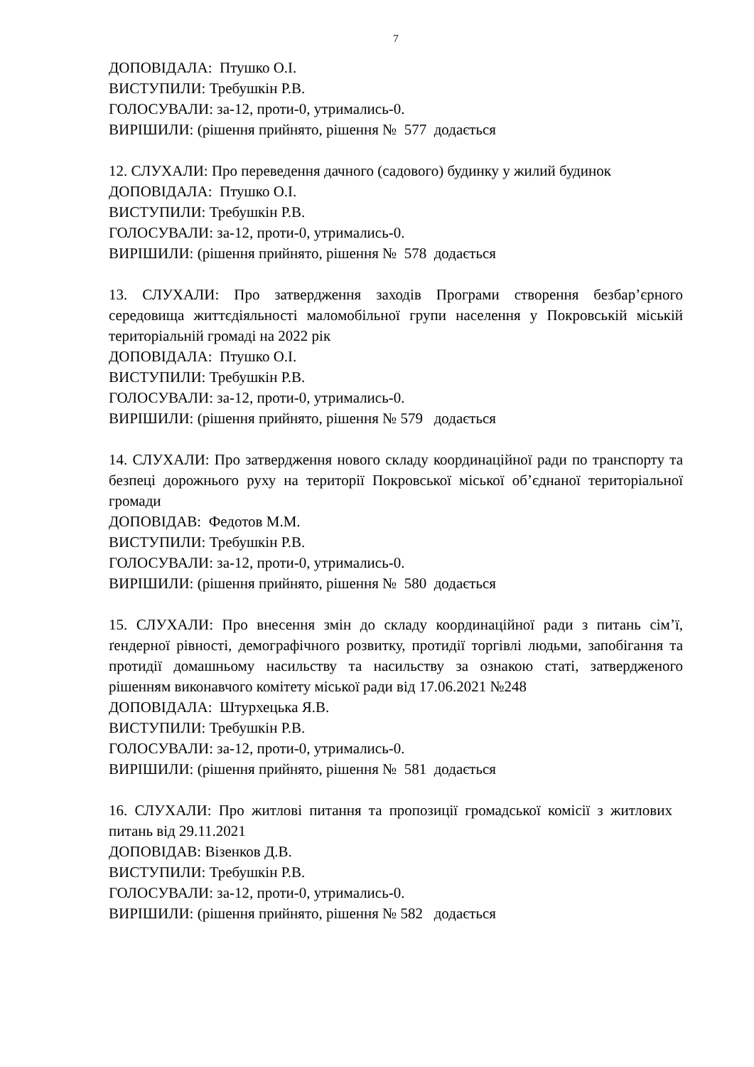7
ДОПОВІДАЛА: Птушко О.І.
ВИСТУПИЛИ: Требушкін Р.В.
ГОЛОСУВАЛИ: за-12, проти-0, утримались-0.
ВИРІШИЛИ: (рішення прийнято, рішення № 577 додається
12. СЛУХАЛИ: Про переведення дачного (садового) будинку у жилий будинок
ДОПОВІДАЛА: Птушко О.І.
ВИСТУПИЛИ: Требушкін Р.В.
ГОЛОСУВАЛИ: за-12, проти-0, утримались-0.
ВИРІШИЛИ: (рішення прийнято, рішення № 578 додається
13. СЛУХАЛИ: Про затвердження заходів Програми створення безбар’єрного середовища життєдіяльності маломобільної групи населення у Покровській міській територіальній громаді на 2022 рік
ДОПОВІДАЛА: Птушко О.І.
ВИСТУПИЛИ: Требушкін Р.В.
ГОЛОСУВАЛИ: за-12, проти-0, утримались-0.
ВИРІШИЛИ: (рішення прийнято, рішення № 579 додається
14. СЛУХАЛИ: Про затвердження нового складу координаційної ради по транспорту та безпеці дорожнього руху на території Покровської міської об’єднаної територіальної громади
ДОПОВІДАВ: Федотов М.М.
ВИСТУПИЛИ: Требушкін Р.В.
ГОЛОСУВАЛИ: за-12, проти-0, утримались-0.
ВИРІШИЛИ: (рішення прийнято, рішення № 580 додається
15. СЛУХАЛИ: Про внесення змін до складу координаційної ради з питань сім’ї, ґендерної рівності, демографічного розвитку, протидії торгівлі людьми, запобігання та протидії домашньому насильству та насильству за ознакою статі, затвердженого рішенням виконавчого комітету міської ради від 17.06.2021 №248
ДОПОВІДАЛА: Штурхецька Я.В.
ВИСТУПИЛИ: Требушкін Р.В.
ГОЛОСУВАЛИ: за-12, проти-0, утримались-0.
ВИРІШИЛИ: (рішення прийнято, рішення № 581 додається
16. СЛУХАЛИ: Про житлові питання та пропозиції громадської комісії з житлових питань від 29.11.2021
ДОПОВІДАВ: Візенков Д.В.
ВИСТУПИЛИ: Требушкін Р.В.
ГОЛОСУВАЛИ: за-12, проти-0, утримались-0.
ВИРІШИЛИ: (рішення прийнято, рішення № 582 додається